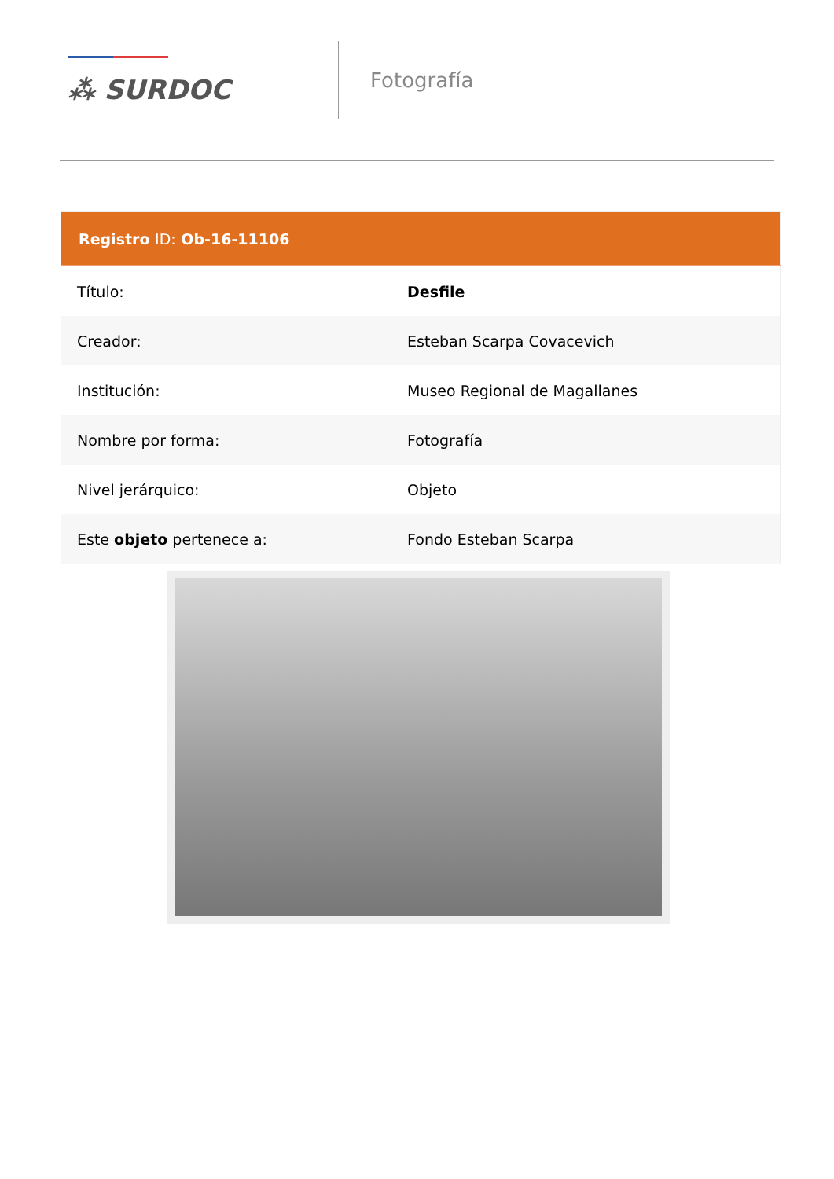⁂ SURDOC
Fotografía
| Registro ID: Ob-16-11106 | |
| --- | --- |
| Título: | Desfile |
| Creador: | Esteban Scarpa Covacevich |
| Institución: | Museo Regional de Magallanes |
| Nombre por forma: | Fotografía |
| Nivel jerárquico: | Objeto |
| Este objeto pertenece a: | Fondo Esteban Scarpa |